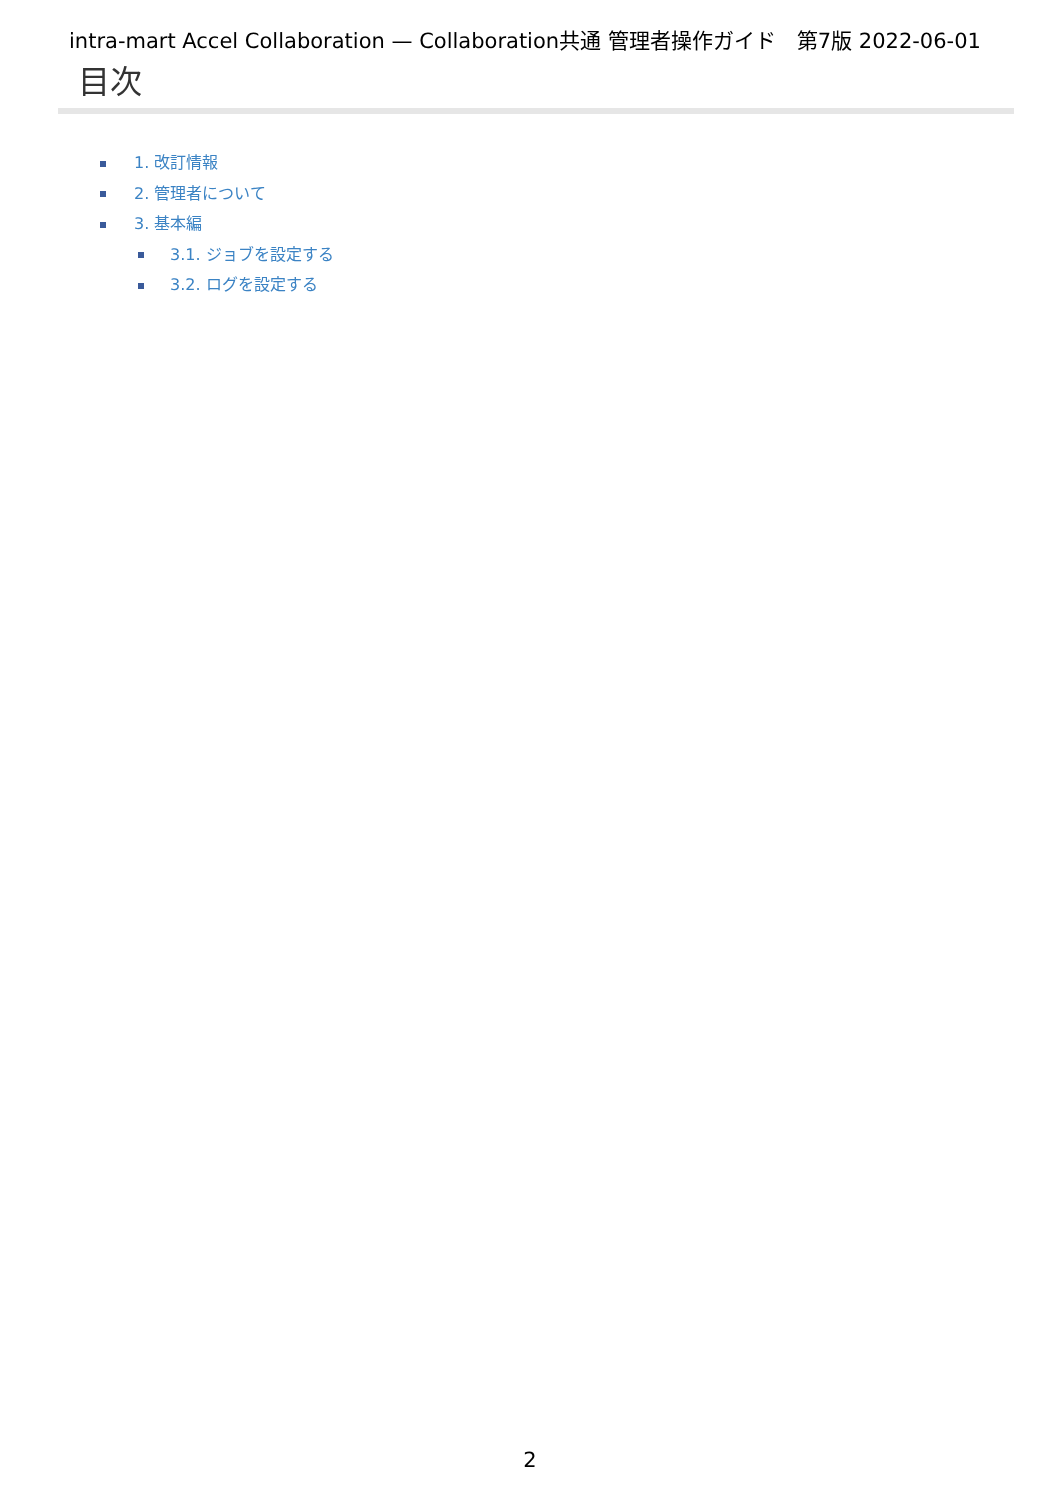intra-mart Accel Collaboration — Collaboration共通 管理者操作ガイド　第7版 2022-06-01
目次
1. 改訂情報
2. 管理者について
3. 基本編
3.1. ジョブを設定する
3.2. ログを設定する
2